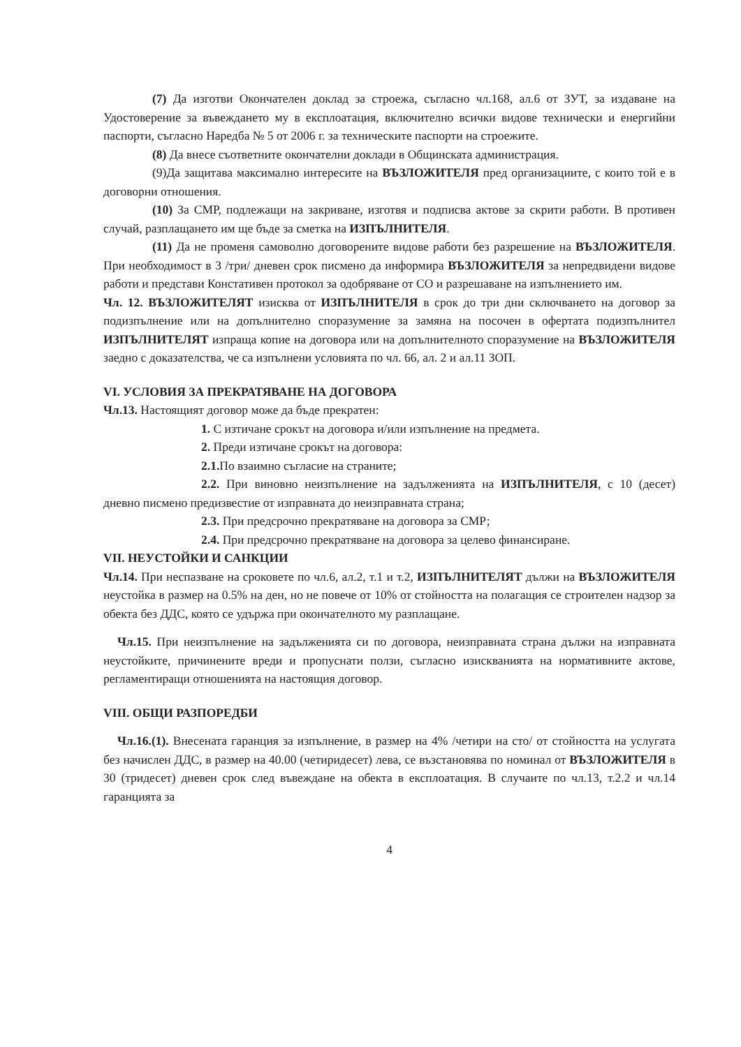(7) Да изготви Окончателен доклад за строежа, съгласно чл.168, ал.6 от ЗУТ, за издаване на Удостоверение за въвеждането му в експлоатация, включително всички видове технически и енергийни паспорти, съгласно Наредба № 5 от 2006 г. за техническите паспорти на строежите.
(8) Да внесе съответните окончателни доклади в Общинската администрация.
(9)Да защитава максимално интересите на ВЪЗЛОЖИТЕЛЯ пред организациите, с които той е в договорни отношения.
(10) За СМР, подлежащи на закриване, изготвя и подписва актове за скрити работи. В противен случай, разплащането им ще бъде за сметка на ИЗПЪЛНИТЕЛЯ.
(11) Да не променя самоволно договорените видове работи без разрешение на ВЪЗЛОЖИТЕЛЯ. При необходимост в 3 /три/ дневен срок писмено да информира ВЪЗЛОЖИТЕЛЯ за непредвидени видове работи и представи Констативен протокол за одобряване от СО и разрешаване на изпълнението им.
Чл. 12. ВЪЗЛОЖИТЕЛЯТ изисква от ИЗПЪЛНИТЕЛЯ в срок до три дни сключването на договор за подизпълнение или на допълнително споразумение за замяна на посочен в офертата подизпълнител ИЗПЪЛНИТЕЛЯТ изпраща копие на договора или на допълнителното споразумение на ВЪЗЛОЖИТЕЛЯ заедно с доказателства, че са изпълнени условията по чл. 66, ал. 2 и ал.11 ЗОП.
VI. УСЛОВИЯ ЗА ПРЕКРАТЯВАНЕ НА ДОГОВОРА
Чл.13. Настоящият договор може да бъде прекратен:
1. С изтичане срокът на договора и/или изпълнение на предмета.
2. Преди изтичане срокът на договора:
2.1. По взаимно съгласие на страните;
2.2. При виновно неизпълнение на задълженията на ИЗПЪЛНИТЕЛЯ, с 10 (десет) дневно писмено предизвестие от изправната до неизправната страна;
2.3. При предсрочно прекратяване на договора за СМР;
2.4. При предсрочно прекратяване на договора за целево финансиране.
VII. НЕУСТОЙКИ И САНКЦИИ
Чл.14. При неспазване на сроковете по чл.6, ал.2, т.1 и т.2, ИЗПЪЛНИТЕЛЯТ дължи на ВЪЗЛОЖИТЕЛЯ неустойка в размер на 0.5% на ден, но не повече от 10% от стойността на полагащия се строителен надзор за обекта без ДДС, която се удържа при окончателното му разплащане.
Чл.15. При неизпълнение на задълженията си по договора, неизправната страна дължи на изправната неустойките, причинените вреди и пропуснати ползи, съгласно изискванията на нормативните актове, регламентиращи отношенията на настоящия договор.
VIII. ОБЩИ РАЗПОРЕДБИ
Чл.16.(1). Внесената гаранция за изпълнение, в размер на 4% /четири на сто/ от стойността на услугата без начислен ДДС, в размер на 40.00 (четиридесет) лева, се възстановява по номинал от ВЪЗЛОЖИТЕЛЯ в 30 (тридесет) дневен срок след въвеждане на обекта в експлоатация. В случаите по чл.13, т.2.2 и чл.14 гаранцията за
4